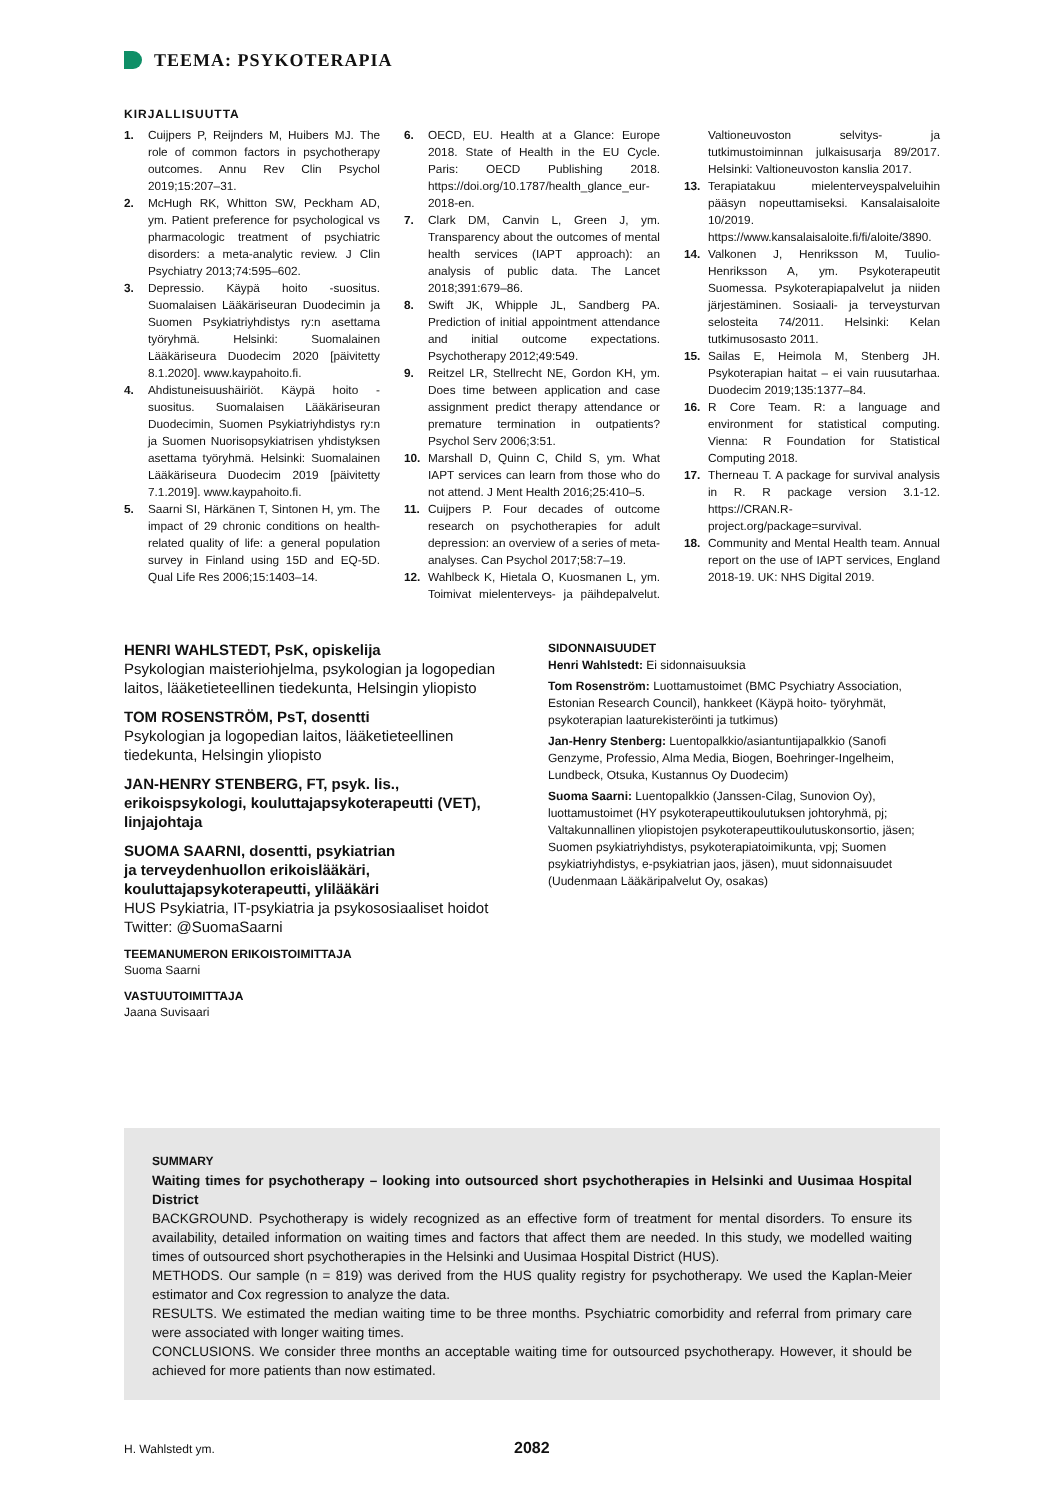TEEMA: PSYKOTERAPIA
KIRJALLISUUTTA
1. Cuijpers P, Reijnders M, Huibers MJ. The role of common factors in psychotherapy outcomes. Annu Rev Clin Psychol 2019;15:207–31.
2. McHugh RK, Whitton SW, Peckham AD, ym. Patient preference for psychological vs pharmacologic treatment of psychiatric disorders: a meta-analytic review. J Clin Psychiatry 2013;74:595–602.
3. Depressio. Käypä hoito -suositus. Suomalaisen Lääkäriseuran Duodecimin ja Suomen Psykiatriyhdistys ry:n asettama työryhmä. Helsinki: Suomalainen Lääkäriseura Duodecim 2020 [päivitetty 8.1.2020]. www.kaypahoito.fi.
4. Ahdistuneisuushäiriöt. Käypä hoito -suositus. Suomalaisen Lääkäriseuran Duodecimin, Suomen Psykiatriyhdistys ry:n ja Suomen Nuorisopsykiatrisen yhdistyksen asettama työryhmä. Helsinki: Suomalainen Lääkäriseura Duodecim 2019 [päivitetty 7.1.2019]. www.kaypahoito.fi.
5. Saarni SI, Härkänen T, Sintonen H, ym. The impact of 29 chronic conditions on health-related quality of life: a general population survey in Finland using 15D and EQ-5D. Qual Life Res 2006;15:1403–14.
6. OECD, EU. Health at a Glance: Europe 2018. State of Health in the EU Cycle. Paris: OECD Publishing 2018. https://doi.org/10.1787/health_glance_eur-2018-en.
7. Clark DM, Canvin L, Green J, ym. Transparency about the outcomes of mental health services (IAPT approach): an analysis of public data. The Lancet 2018;391:679–86.
8. Swift JK, Whipple JL, Sandberg PA. Prediction of initial appointment attendance and initial outcome expectations. Psychotherapy 2012;49:549.
9. Reitzel LR, Stellrecht NE, Gordon KH, ym. Does time between application and case assignment predict therapy attendance or premature termination in outpatients? Psychol Serv 2006;3:51.
10. Marshall D, Quinn C, Child S, ym. What IAPT services can learn from those who do not attend. J Ment Health 2016;25:410–5.
11. Cuijpers P. Four decades of outcome research on psychotherapies for adult depression: an overview of a series of meta-analyses. Can Psychol 2017;58:7–19.
12. Wahlbeck K, Hietala O, Kuosmanen L, ym. Toimivat mielenterveys- ja päihdepalvelut. Valtioneuvoston selvitys- ja tutkimustoiminnan julkaisusarja 89/2017. Helsinki: Valtioneuvoston kanslia 2017.
13. Terapiatakuu mielenterveyspalveluihin pääsyn nopeuttamiseksi. Kansalaisaloite 10/2019. https://www.kansalaisaloite.fi/fi/aloite/3890.
14. Valkonen J, Henriksson M, Tuulio-Henriksson A, ym. Psykoterapeutit Suomessa. Psykoterapiapalvelut ja niiden järjestäminen. Sosiaali- ja terveysturvan selosteita 74/2011. Helsinki: Kelan tutkimusosasto 2011.
15. Sailas E, Heimola M, Stenberg JH. Psykoterapian haitat – ei vain ruusutarhaa. Duodecim 2019;135:1377–84.
16. R Core Team. R: a language and environment for statistical computing. Vienna: R Foundation for Statistical Computing 2018.
17. Therneau T. A package for survival analysis in R. R package version 3.1-12. https://CRAN.R-project.org/package=survival.
18. Community and Mental Health team. Annual report on the use of IAPT services, England 2018-19. UK: NHS Digital 2019.
HENRI WAHLSTEDT, PsK, opiskelija
Psykologian maisteriohjelma, psykologian ja logopedian laitos, lääketieteellinen tiedekunta, Helsingin yliopisto
TOM ROSENSTRÖM, PsT, dosentti
Psykologian ja logopedian laitos, lääketieteellinen tiedekunta, Helsingin yliopisto
JAN-HENRY STENBERG, FT, psyk. lis., erikoispsykologi, kouluttajapsykoterapeutti (VET), linjajohtaja
SUOMA SAARNI, dosentti, psykiatrian
ja terveydenhuollon erikoislääkäri,
kouluttajapsykoterapeutti, ylilääkäri
HUS Psykiatria, IT-psykiatria ja psykososiaaliset hoidot
Twitter: @SuomaSaarni
TEEMANUMERON ERIKOISTOIMITTAJA
Suoma Saarni
VASTUUTOIMITTAJA
Jaana Suvisaari
SIDONNAISUUDET
Henri Wahlstedt: Ei sidonnaisuuksia
Tom Rosenström: Luottamustoimet (BMC Psychiatry Association, Estonian Research Council), hankkeet (Käypä hoito- työryhmät, psykoterapian laaturekisteröinti ja tutkimus)
Jan-Henry Stenberg: Luentopalkkio/asiantuntijapalkkio (Sanofi Genzyme, Professio, Alma Media, Biogen, Boehringer-Ingelheim, Lundbeck, Otsuka, Kustannus Oy Duodecim)
Suoma Saarni: Luentopalkkio (Janssen-Cilag, Sunovion Oy), luottamustoimet (HY psykoterapeuttikoulutuksen johtoryhmä, pj; Valtakunnallinen yliopistojen psykoterapeuttikoulutuskonsortio, jäsen; Suomen psykiatriyhdistys, psykoterapiatoimikunta, vpj; Suomen psykiatriyhdistys, e-psykiatrian jaos, jäsen), muut sidonnaisuudet (Uudenmaan Lääkäripalvelut Oy, osakas)
SUMMARY
Waiting times for psychotherapy – looking into outsourced short psychotherapies in Helsinki and Uusimaa Hospital District
BACKGROUND. Psychotherapy is widely recognized as an effective form of treatment for mental disorders. To ensure its availability, detailed information on waiting times and factors that affect them are needed. In this study, we modelled waiting times of outsourced short psychotherapies in the Helsinki and Uusimaa Hospital District (HUS).
METHODS. Our sample (n = 819) was derived from the HUS quality registry for psychotherapy. We used the Kaplan-Meier estimator and Cox regression to analyze the data.
RESULTS. We estimated the median waiting time to be three months. Psychiatric comorbidity and referral from primary care were associated with longer waiting times.
CONCLUSIONS. We consider three months an acceptable waiting time for outsourced psychotherapy. However, it should be achieved for more patients than now estimated.
H. Wahlstedt ym. 2082